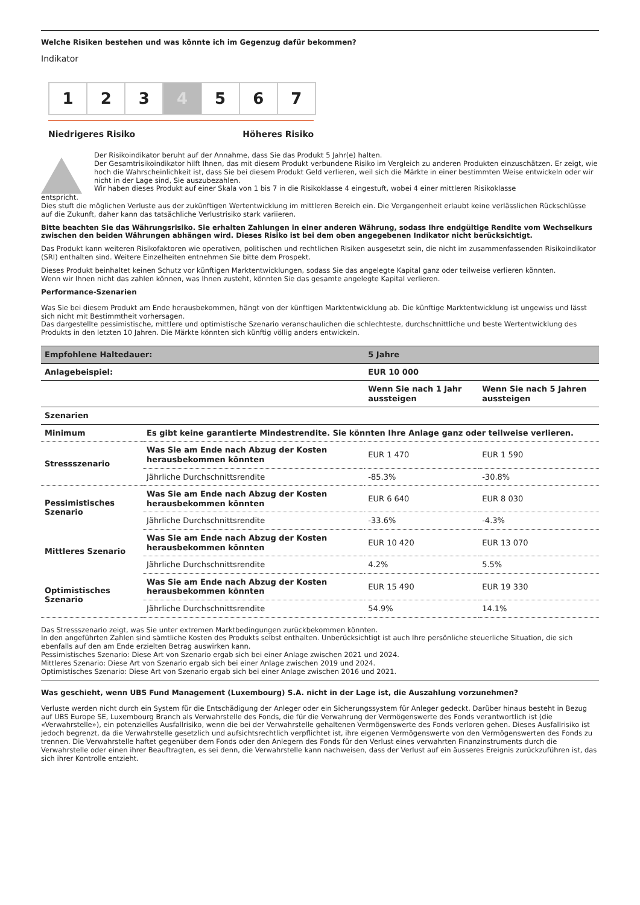Welche Risiken bestehen und was könnte ich im Gegenzug dafür bekommen?
Indikator
1 2 3 4 5 6 7
Niedrigeres Risiko Höheres Risiko
Der Risikoindikator beruht auf der Annahme, dass Sie das Produkt 5 Jahr(e) halten.
Der Gesamtrisikoindikator hilft Ihnen, das mit diesem Produkt verbundene Risiko im Vergleich zu anderen Produkten einzuschätzen. Er zeigt, wie hoch die Wahrscheinlichkeit ist, dass Sie bei diesem Produkt Geld verlieren, weil sich die Märkte in einer bestimmten Weise entwickeln oder wir nicht in der Lage sind, Sie auszubezahlen.
Wir haben dieses Produkt auf einer Skala von 1 bis 7 in die Risikoklasse 4 eingestuft, wobei 4 einer mittleren Risikoklasse
entspricht.
Dies stuft die möglichen Verluste aus der zukünftigen Wertentwicklung im mittleren Bereich ein. Die Vergangenheit erlaubt keine verlässlichen Rückschlüsse auf die Zukunft, daher kann das tatsächliche Verlustrisiko stark variieren.
Bitte beachten Sie das Währungsrisiko. Sie erhalten Zahlungen in einer anderen Währung, sodass Ihre endgültige Rendite vom Wechselkurs zwischen den beiden Währungen abhängen wird. Dieses Risiko ist bei dem oben angegebenen Indikator nicht berücksichtigt.
Das Produkt kann weiteren Risikofaktoren wie operativen, politischen und rechtlichen Risiken ausgesetzt sein, die nicht im zusammenfassenden Risikoindikator (SRI) enthalten sind. Weitere Einzelheiten entnehmen Sie bitte dem Prospekt.
Dieses Produkt beinhaltet keinen Schutz vor künftigen Marktentwicklungen, sodass Sie das angelegte Kapital ganz oder teilweise verlieren könnten.
Wenn wir Ihnen nicht das zahlen können, was Ihnen zusteht, könnten Sie das gesamte angelegte Kapital verlieren.
Performance-Szenarien
Was Sie bei diesem Produkt am Ende herausbekommen, hängt von der künftigen Marktentwicklung ab. Die künftige Marktentwicklung ist ungewiss und lässt sich nicht mit Bestimmtheit vorhersagen.
Das dargestellte pessimistische, mittlere und optimistische Szenario veranschaulichen die schlechteste, durchschnittliche und beste Wertentwicklung des Produkts in den letzten 10 Jahren. Die Märkte könnten sich künftig völlig anders entwickeln.
| Empfohlene Haltedauer: | | 5 Jahre | |
| --- | --- | --- | --- |
| Anlagebeispiel: | | EUR 10 000 | |
| | | Wenn Sie nach 1 Jahr aussteigen | Wenn Sie nach 5 Jahren aussteigen |
| Szenarien | | | |
| Minimum | Es gibt keine garantierte Mindestrendite. Sie könnten Ihre Anlage ganz oder teilweise verlieren. | | |
| Stressszenario | Was Sie am Ende nach Abzug der Kosten herausbekommen könnten | EUR 1 470 | EUR 1 590 |
| | Jährliche Durchschnittsrendite | -85.3% | -30.8% |
| Pessimistisches Szenario | Was Sie am Ende nach Abzug der Kosten herausbekommen könnten | EUR 6 640 | EUR 8 030 |
| | Jährliche Durchschnittsrendite | -33.6% | -4.3% |
| Mittleres Szenario | Was Sie am Ende nach Abzug der Kosten herausbekommen könnten | EUR 10 420 | EUR 13 070 |
| | Jährliche Durchschnittsrendite | 4.2% | 5.5% |
| Optimistisches Szenario | Was Sie am Ende nach Abzug der Kosten herausbekommen könnten | EUR 15 490 | EUR 19 330 |
| | Jährliche Durchschnittsrendite | 54.9% | 14.1% |
Das Stressszenario zeigt, was Sie unter extremen Marktbedingungen zurückbekommen könnten.
In den angeführten Zahlen sind sämtliche Kosten des Produkts selbst enthalten. Unberücksichtigt ist auch Ihre persönliche steuerliche Situation, die sich ebenfalls auf den am Ende erzielten Betrag auswirken kann.
Pessimistisches Szenario: Diese Art von Szenario ergab sich bei einer Anlage zwischen 2021 und 2024.
Mittleres Szenario: Diese Art von Szenario ergab sich bei einer Anlage zwischen 2019 und 2024.
Optimistisches Szenario: Diese Art von Szenario ergab sich bei einer Anlage zwischen 2016 und 2021.
Was geschieht, wenn UBS Fund Management (Luxembourg) S.A. nicht in der Lage ist, die Auszahlung vorzunehmen?
Verluste werden nicht durch ein System für die Entschädigung der Anleger oder ein Sicherungssystem für Anleger gedeckt. Darüber hinaus besteht in Bezug auf UBS Europe SE, Luxembourg Branch als Verwahrstelle des Fonds, die für die Verwahrung der Vermögenswerte des Fonds verantwortlich ist (die «Verwahrstelle»), ein potenzielles Ausfallrisiko, wenn die bei der Verwahrstelle gehaltenen Vermögenswerte des Fonds verloren gehen. Dieses Ausfallrisiko ist jedoch begrenzt, da die Verwahrstelle gesetzlich und aufsichtsrechtlich verpflichtet ist, ihre eigenen Vermögenswerte von den Vermögenswerten des Fonds zu trennen. Die Verwahrstelle haftet gegenüber dem Fonds oder den Anlegern des Fonds für den Verlust eines verwahrten Finanzinstruments durch die Verwahrstelle oder einen ihrer Beauftragten, es sei denn, die Verwahrstelle kann nachweisen, dass der Verlust auf ein äusseres Ereignis zurückzuführen ist, das sich ihrer Kontrolle entzieht.